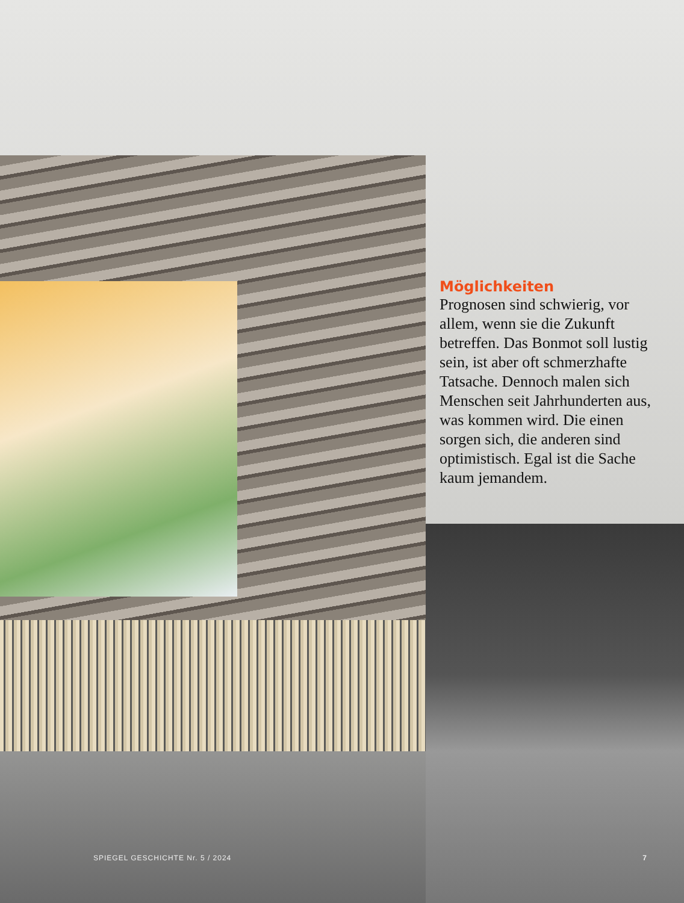Möglichkeiten
Prognosen sind schwierig, vor allem, wenn sie die Zukunft betreffen. Das Bonmot soll lustig sein, ist aber oft schmerzhafte Tatsache. Dennoch malen sich Menschen seit Jahrhunderten aus, was kommen wird. Die einen sorgen sich, die anderen sind optimistisch. Egal ist die Sache kaum jemandem.
SPIEGEL GESCHICHTE Nr. 5 / 2024 7